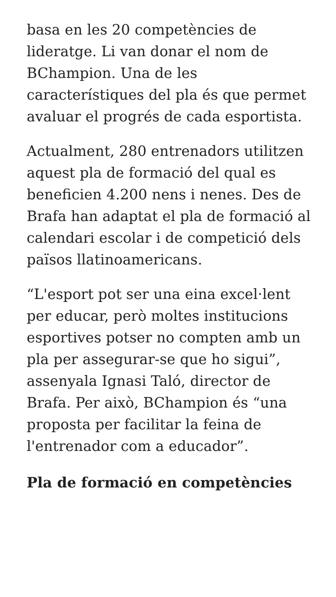basa en les 20 competències de lideratge. Li van donar el nom de BChampion. Una de les característiques del pla és que permet avaluar el progrés de cada esportista.
Actualment, 280 entrenadors utilitzen aquest pla de formació del qual es beneficien 4.200 nens i nenes. Des de Brafa han adaptat el pla de formació al calendari escolar i de competició dels països llatinoamericans.
“L'esport pot ser una eina excel·lent per educar, però moltes institucions esportives potser no compten amb un pla per assegurar-se que ho sigui”, assenyala Ignasi Taló, director de Brafa. Per això, BChampion és “una proposta per facilitar la feina de l'entrenador com a educador”.
Pla de formació en competències